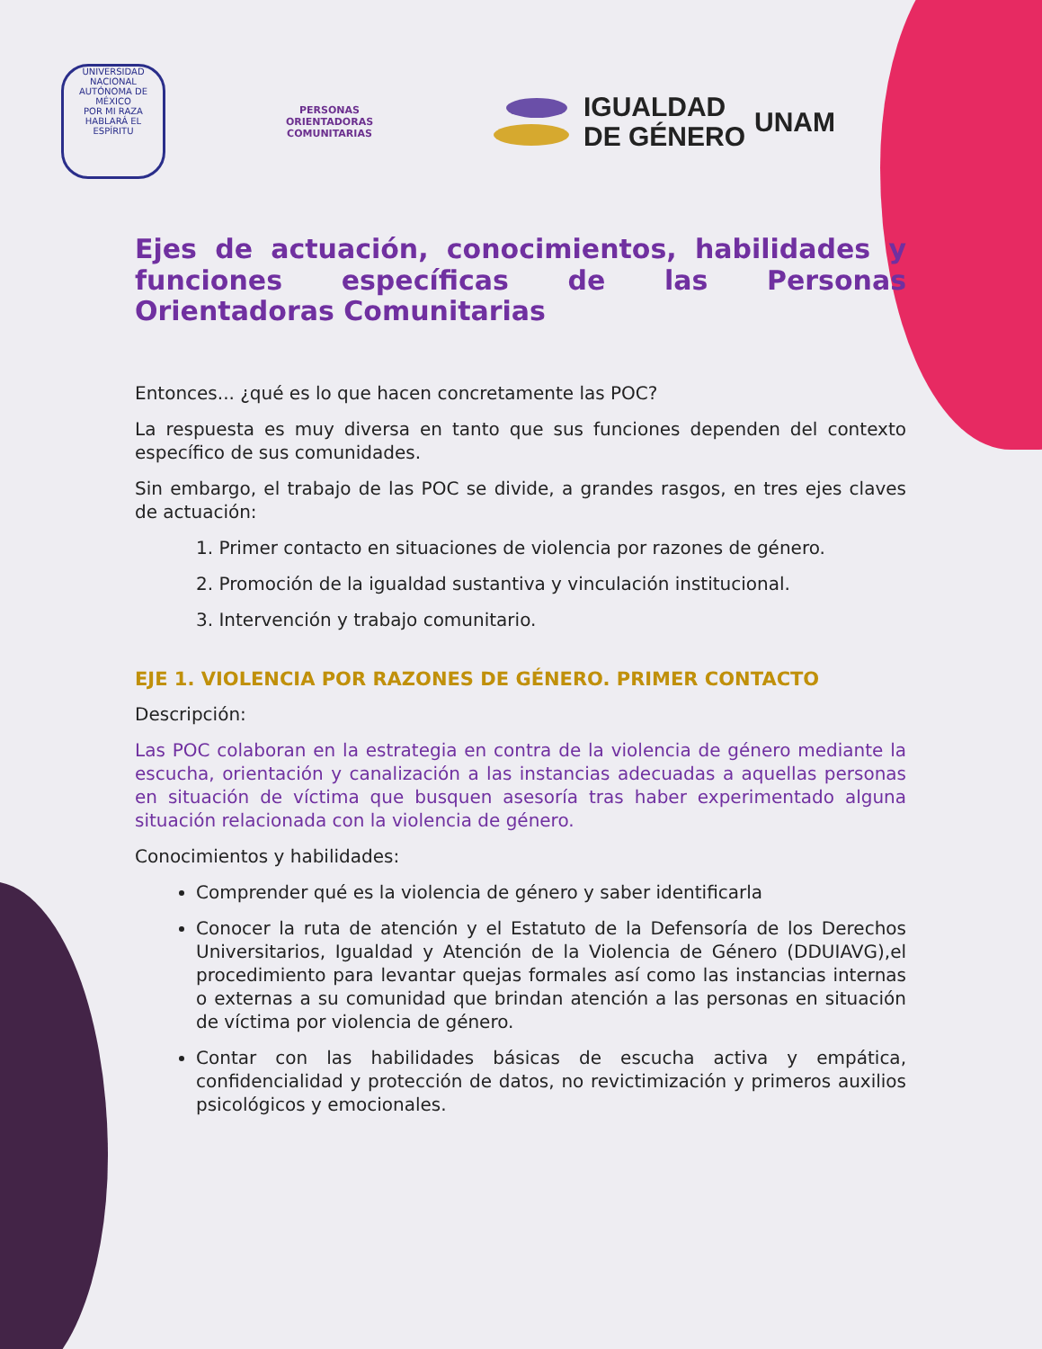UNIVERSIDAD NACIONAL AUTÓNOMA DE MÉXICO
POR MI RAZA HABLARÁ EL ESPÍRITU
PERSONAS
ORIENTADORAS
COMUNITARIAS
IGUALDAD
DE GÉNERO
UNAM
Ejes de actuación, conocimientos, habilidades y funciones específicas de las Personas Orientadoras Comunitarias
Entonces... ¿qué es lo que hacen concretamente las POC?
La respuesta es muy diversa en tanto que sus funciones dependen del contexto específico de sus comunidades.
Sin embargo, el trabajo de las POC se divide, a grandes rasgos, en tres ejes claves de actuación:
1. Primer contacto en situaciones de violencia por razones de género.
2. Promoción de la igualdad sustantiva y vinculación institucional.
3. Intervención y trabajo comunitario.
EJE 1. VIOLENCIA POR RAZONES DE GÉNERO. PRIMER CONTACTO
Descripción:
Las POC colaboran en la estrategia en contra de la violencia de género mediante la escucha, orientación y canalización a las instancias adecuadas a aquellas personas en situación de víctima que busquen asesoría tras haber experimentado alguna situación relacionada con la violencia de género.
Conocimientos y habilidades:
Comprender qué es la violencia de género y saber identificarla
Conocer la ruta de atención y el Estatuto de la Defensoría de los Derechos Universitarios, Igualdad y Atención de la Violencia de Género (DDUIAVG),el procedimiento para levantar quejas formales así como las instancias internas o externas a su comunidad que brindan atención a las personas en situación de víctima por violencia de género.
Contar con las habilidades básicas de escucha activa y empática, confidencialidad y protección de datos, no revictimización y primeros auxilios psicológicos y emocionales.